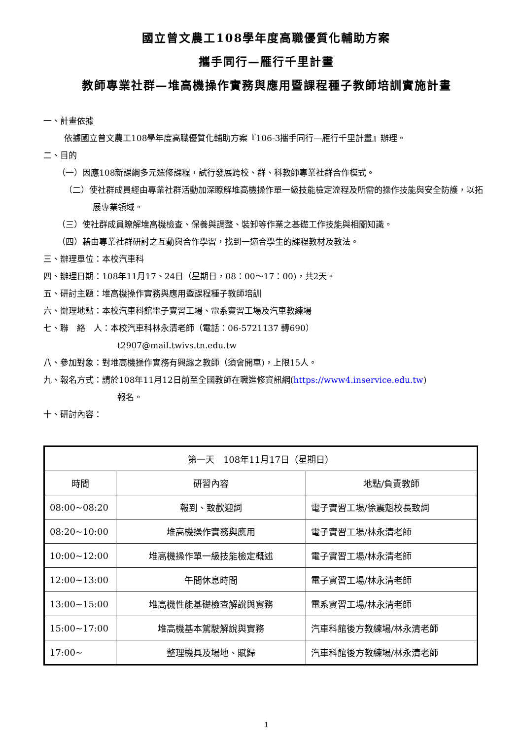國立曾文農工108學年度高職優質化輔助方案
攜手同行—雁行千里計畫
教師專業社群—堆高機操作實務與應用暨課程種子教師培訓實施計畫
一、計畫依據
依據國立曾文農工108學年度高職優質化輔助方案『106-3攜手同行—雁行千里計畫』辦理。
二、目的
（一）因應108新課綱多元選修課程，試行發展跨校、群、科教師專業社群合作模式。
（二）使社群成員經由專業社群活動加深瞭解堆高機操作單一級技能檢定流程及所需的操作技能與安全防護，以拓展專業領域。
（三）使社群成員瞭解堆高機檢查、保養與調整、裝卸等作業之基礎工作技能與相關知識。
（四）藉由專業社群研討之互動與合作學習，找到一適合學生的課程教材及教法。
三、辦理單位：本校汽車科
四、辦理日期：108年11月17、24日（星期日，08：00～17：00)，共2天。
五、研討主題：堆高機操作實務與應用暨課程種子教師培訓
六、辦理地點：本校汽車科館電子實習工場、電系實習工場及汽車教練場
七、聯　絡　人：本校汽車科林永清老師（電話：06-5721137 轉690）
t2907@mail.twivs.tn.edu.tw
八、參加對象：對堆高機操作實務有興趣之教師（須會開車)，上限15人。
九、報名方式：請於108年11月12日前至全國教師在職進修資訊網(https://www4.inservice.edu.tw)
報名。
十、研討內容：
| 第一天 108年11月17日（星期日） | | |
| --- | --- | --- |
| 時間 | 研習內容 | 地點/負責教師 |
| 08:00~08:20 | 報到、致歡迎詞 | 電子實習工場/徐震魁校長致詞 |
| 08:20~10:00 | 堆高機操作實務與應用 | 電子實習工場/林永清老師 |
| 10:00~12:00 | 堆高機操作單一級技能檢定概述 | 電子實習工場/林永清老師 |
| 12:00~13:00 | 午間休息時間 | 電子實習工場/林永清老師 |
| 13:00~15:00 | 堆高機性能基礎檢查解說與實務 | 電系實習工場/林永清老師 |
| 15:00~17:00 | 堆高機基本駕駛解說與實務 | 汽車科館後方教練場/林永清老師 |
| 17:00~ | 整理機具及場地、賦歸 | 汽車科館後方教練場/林永清老師 |
1